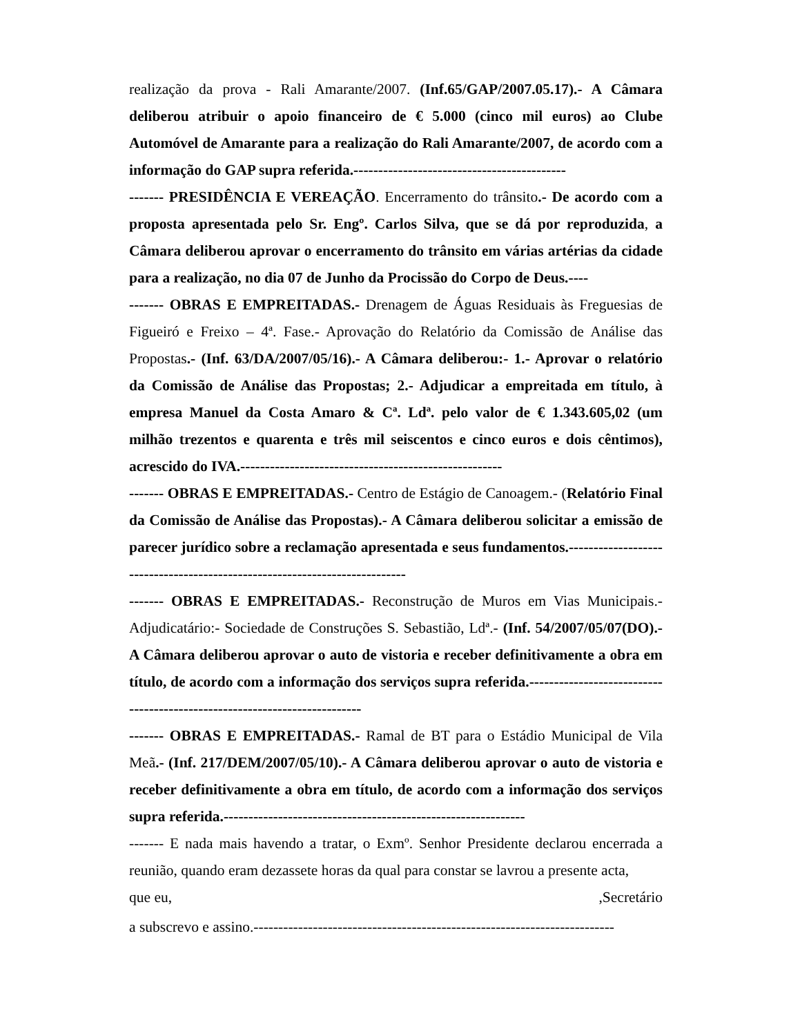realização da prova - Rali Amarante/2007. (Inf.65/GAP/2007.05.17).- A Câmara deliberou atribuir o apoio financeiro de € 5.000 (cinco mil euros) ao Clube Automóvel de Amarante para a realização do Rali Amarante/2007, de acordo com a informação do GAP supra referida.-------------------------------------------
------- PRESIDÊNCIA E VEREAÇÃO. Encerramento do trânsito.- De acordo com a proposta apresentada pelo Sr. Engº. Carlos Silva, que se dá por reproduzida, a Câmara deliberou aprovar o encerramento do trânsito em várias artérias da cidade para a realização, no dia 07 de Junho da Procissão do Corpo de Deus.----
------- OBRAS E EMPREITADAS.- Drenagem de Águas Residuais às Freguesias de Figueiró e Freixo – 4ª. Fase.- Aprovação do Relatório da Comissão de Análise das Propostas.- (Inf. 63/DA/2007/05/16).- A Câmara deliberou:- 1.- Aprovar o relatório da Comissão de Análise das Propostas; 2.- Adjudicar a empreitada em título, à empresa Manuel da Costa Amaro & Cª. Ldª. pelo valor de € 1.343.605,02 (um milhão trezentos e quarenta e três mil seiscentos e cinco euros e dois cêntimos), acrescido do IVA.-----------------------------------------------------
------- OBRAS E EMPREITADAS.- Centro de Estágio de Canoagem.- (Relatório Final da Comissão de Análise das Propostas).- A Câmara deliberou solicitar a emissão de parecer jurídico sobre a reclamação apresentada e seus fundamentos.---------------------------------------------------------------------------
------- OBRAS E EMPREITADAS.- Reconstrução de Muros em Vias Municipais.- Adjudicatário:- Sociedade de Construções S. Sebastião, Ldª.- (Inf. 54/2007/05/07(DO).- A Câmara deliberou aprovar o auto de vistoria e receber definitivamente a obra em título, de acordo com a informação dos serviços supra referida.--------------------------------------------------------------------------
------- OBRAS E EMPREITADAS.- Ramal de BT para o Estádio Municipal de Vila Meã.- (Inf. 217/DEM/2007/05/10).- A Câmara deliberou aprovar o auto de vistoria e receber definitivamente a obra em título, de acordo com a informação dos serviços supra referida.-------------------------------------------------------------
------- E nada mais havendo a tratar, o Exmº. Senhor Presidente declarou encerrada a reunião, quando eram dezassete horas da qual para constar se lavrou a presente acta,
que eu, ,Secretário
a subscrevo e assino.-------------------------------------------------------------------------